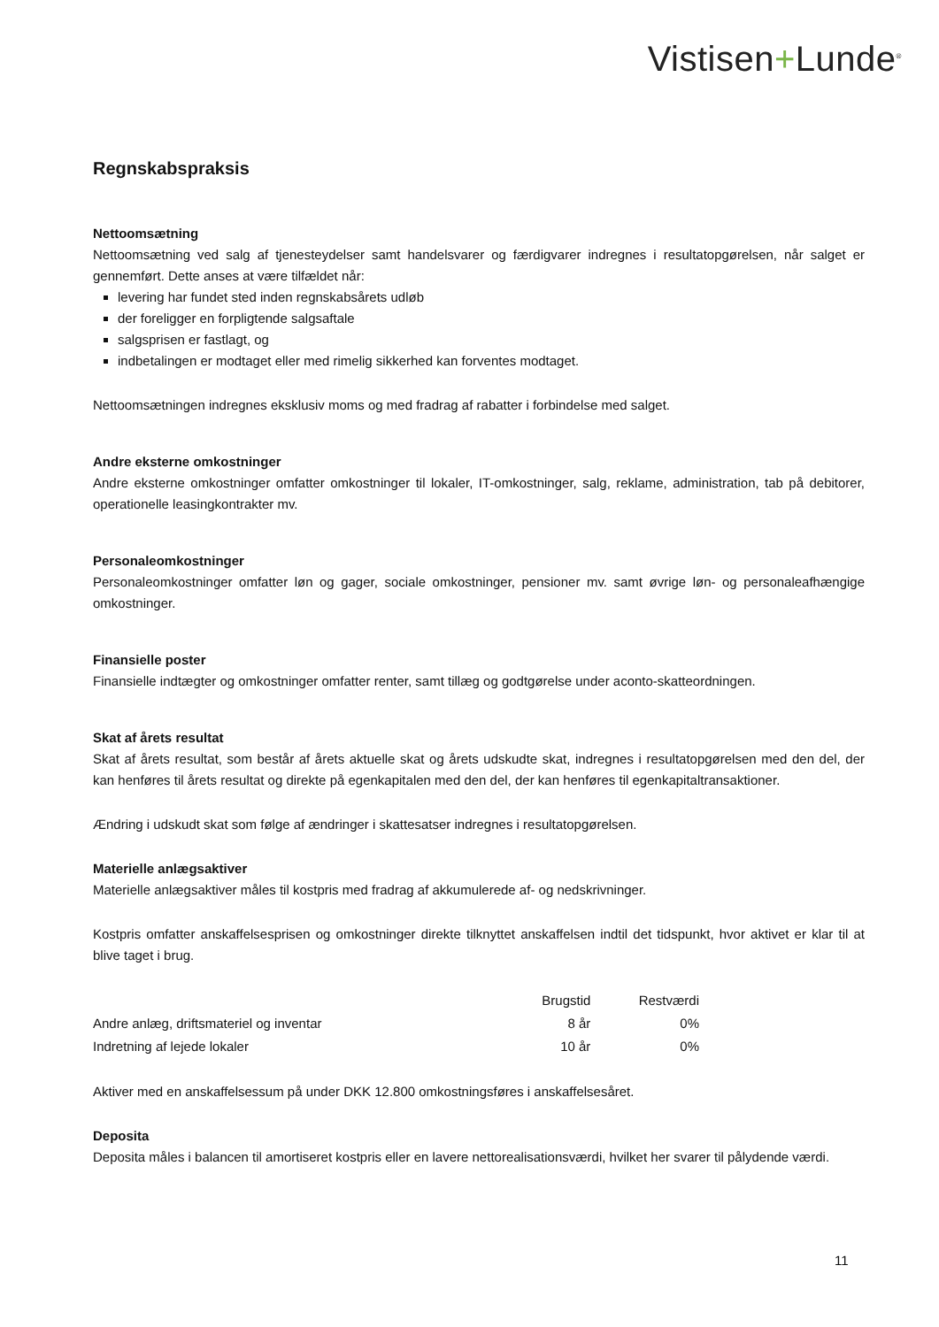Vistisen+Lunde<sup>®</sup>
Regnskabspraksis
Nettoomsætning
Nettoomsætning ved salg af tjenesteydelser samt handelsvarer og færdigvarer indregnes i resultatopgørelsen, når salget er gennemført. Dette anses at være tilfældet når:
levering har fundet sted inden regnskabsårets udløb
der foreligger en forpligtende salgsaftale
salgsprisen er fastlagt, og
indbetalingen er modtaget eller med rimelig sikkerhed kan forventes modtaget.
Nettoomsætningen indregnes eksklusiv moms og med fradrag af rabatter i forbindelse med salget.
Andre eksterne omkostninger
Andre eksterne omkostninger omfatter omkostninger til lokaler, IT-omkostninger, salg, reklame, administration, tab på debitorer, operationelle leasingkontrakter mv.
Personaleomkostninger
Personaleomkostninger omfatter løn og gager, sociale omkostninger, pensioner mv. samt øvrige løn- og personaleafhængige omkostninger.
Finansielle poster
Finansielle indtægter og omkostninger omfatter renter, samt tillæg og godtgørelse under aconto-skatteordningen.
Skat af årets resultat
Skat af årets resultat, som består af årets aktuelle skat og årets udskudte skat, indregnes i resultatopgørelsen med den del, der kan henføres til årets resultat og direkte på egenkapitalen med den del, der kan henføres til egenkapitaltransaktioner.
Ændring i udskudt skat som følge af ændringer i skattesatser indregnes i resultatopgørelsen.
Materielle anlægsaktiver
Materielle anlægsaktiver måles til kostpris med fradrag af akkumulerede af- og nedskrivninger.
Kostpris omfatter anskaffelsesprisen og omkostninger direkte tilknyttet anskaffelsen indtil det tidspunkt, hvor aktivet er klar til at blive taget i brug.
| | Brugstid | Restværdi |
| --- | --- | --- |
| Andre anlæg, driftsmateriel og inventar | 8 år | 0% |
| Indretning af lejede lokaler | 10 år | 0% |
Aktiver med en anskaffelsessum på under DKK 12.800 omkostningsføres i anskaffelsesåret.
Deposita
Deposita måles i balancen til amortiseret kostpris eller en lavere nettorealisationsværdi, hvilket her svarer til pålydende værdi.
11